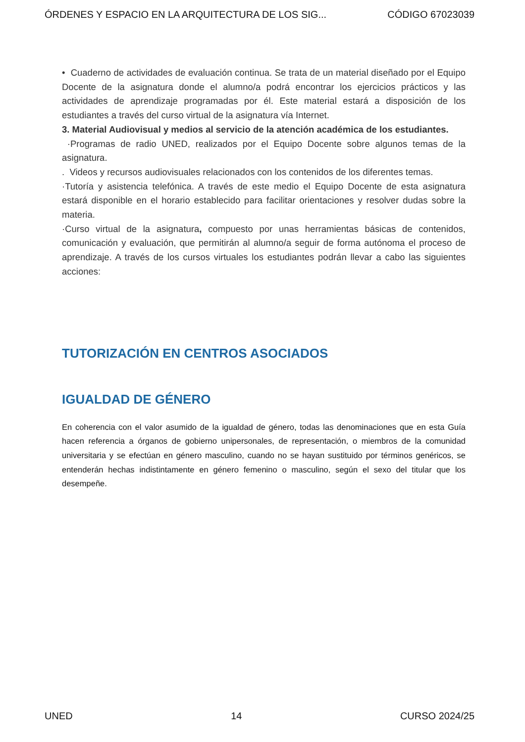ÓRDENES Y ESPACIO EN LA ARQUITECTURA DE LOS SIG... CÓDIGO 67023039
• Cuaderno de actividades de evaluación continua. Se trata de un material diseñado por el Equipo Docente de la asignatura donde el alumno/a podrá encontrar los ejercicios prácticos y las actividades de aprendizaje programadas por él. Este material estará a disposición de los estudiantes a través del curso virtual de la asignatura vía Internet.
3. Material Audiovisual y medios al servicio de la atención académica de los estudiantes.
·Programas de radio UNED, realizados por el Equipo Docente sobre algunos temas de la asignatura.
. Videos y recursos audiovisuales relacionados con los contenidos de los diferentes temas.
·Tutoría y asistencia telefónica. A través de este medio el Equipo Docente de esta asignatura estará disponible en el horario establecido para facilitar orientaciones y resolver dudas sobre la materia.
·Curso virtual de la asignatura, compuesto por unas herramientas básicas de contenidos, comunicación y evaluación, que permitirán al alumno/a seguir de forma autónoma el proceso de aprendizaje. A través de los cursos virtuales los estudiantes podrán llevar a cabo las siguientes acciones:
TUTORIZACIÓN EN CENTROS ASOCIADOS
IGUALDAD DE GÉNERO
En coherencia con el valor asumido de la igualdad de género, todas las denominaciones que en esta Guía hacen referencia a órganos de gobierno unipersonales, de representación, o miembros de la comunidad universitaria y se efectúan en género masculino, cuando no se hayan sustituido por términos genéricos, se entenderán hechas indistintamente en género femenino o masculino, según el sexo del titular que los desempeñe.
UNED 14 CURSO 2024/25